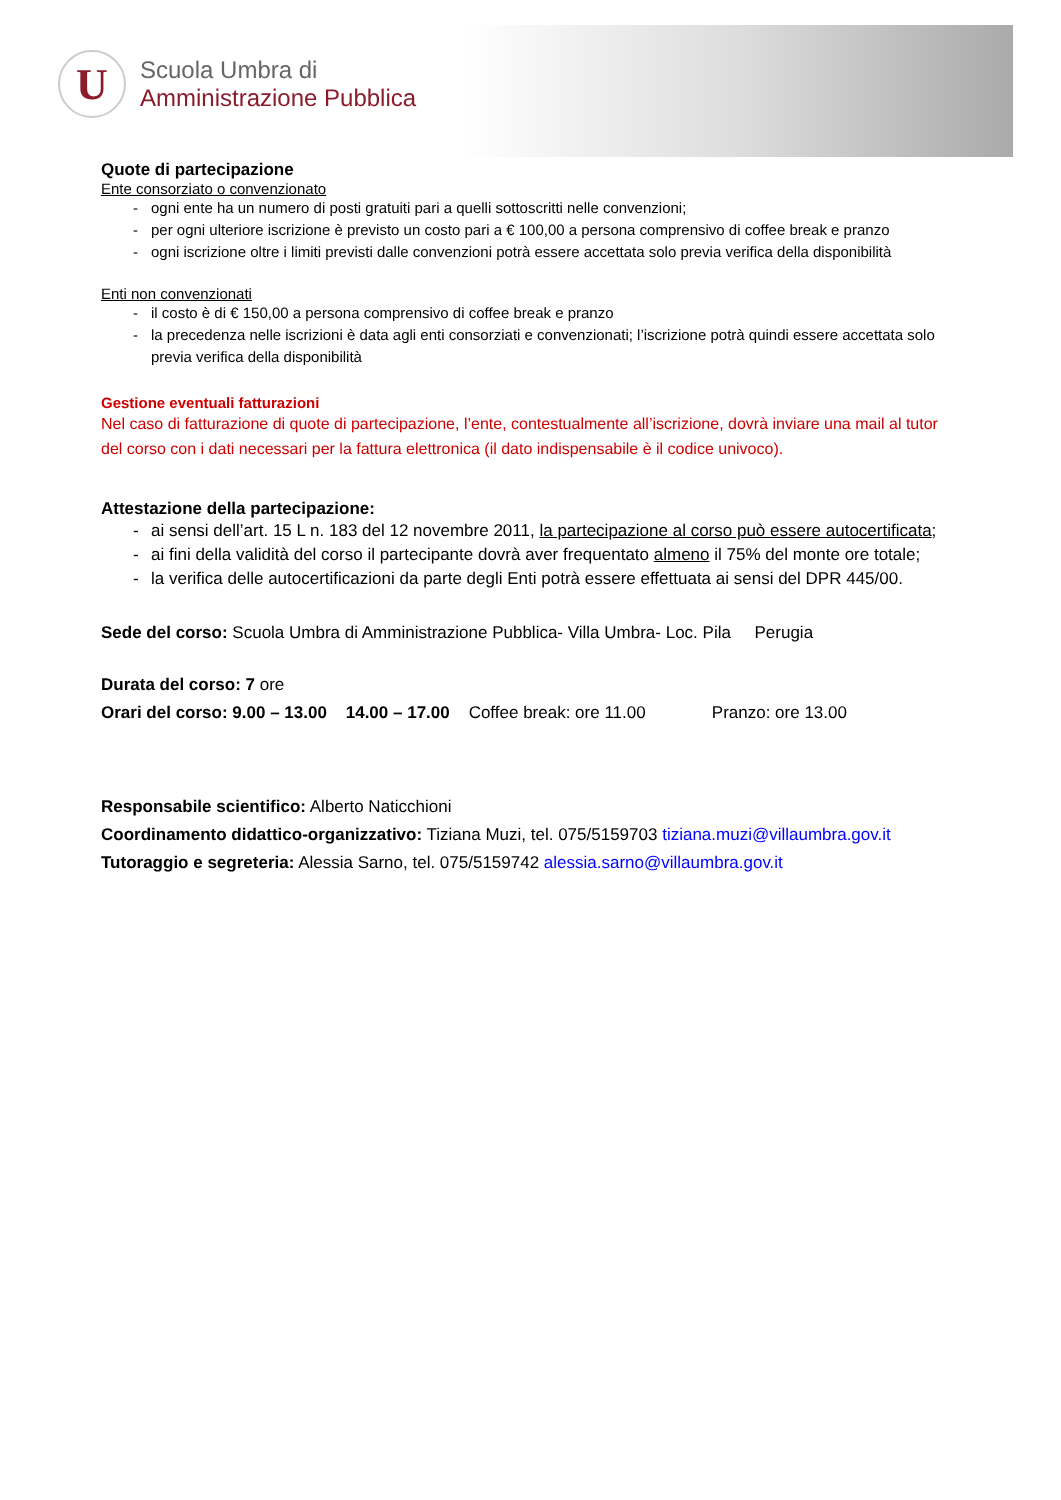U
Scuola Umbra di
Amministrazione Pubblica
Quote di partecipazione
Ente consorziato o convenzionato
- ogni ente ha un numero di posti gratuiti pari a quelli sottoscritti nelle convenzioni;
- per ogni ulteriore iscrizione è previsto un costo pari a € 100,00 a persona comprensivo di coffee break e pranzo
- ogni iscrizione oltre i limiti previsti dalle convenzioni potrà essere accettata solo previa verifica della disponibilità
Enti non convenzionati
- il costo è di € 150,00 a persona comprensivo di coffee break e pranzo
- la precedenza nelle iscrizioni è data agli enti consorziati e convenzionati; l’iscrizione potrà quindi essere accettata solo previa verifica della disponibilità
Gestione eventuali fatturazioni
Nel caso di fatturazione di quote di partecipazione, l’ente, contestualmente all’iscrizione, dovrà inviare una mail al tutor del corso con i dati necessari per la fattura elettronica (il dato indispensabile è il codice univoco).
Attestazione della partecipazione:
- ai sensi dell’art. 15 L n. 183 del 12 novembre 2011, la partecipazione al corso può essere autocertificata;
- ai fini della validità del corso il partecipante dovrà aver frequentato almeno il 75% del monte ore totale;
- la verifica delle autocertificazioni da parte degli Enti potrà essere effettuata ai sensi del DPR 445/00.
Sede del corso: Scuola Umbra di Amministrazione Pubblica- Villa Umbra- Loc. Pila Perugia
Durata del corso: 7 ore
Orari del corso: 9.00 – 13.00 14.00 – 17.00 Coffee break: ore 11.00 Pranzo: ore 13.00
Responsabile scientifico: Alberto Naticchioni
Coordinamento didattico-organizzativo: Tiziana Muzi, tel. 075/5159703 tiziana.muzi@villaumbra.gov.it
Tutoraggio e segreteria: Alessia Sarno, tel. 075/5159742 alessia.sarno@villaumbra.gov.it